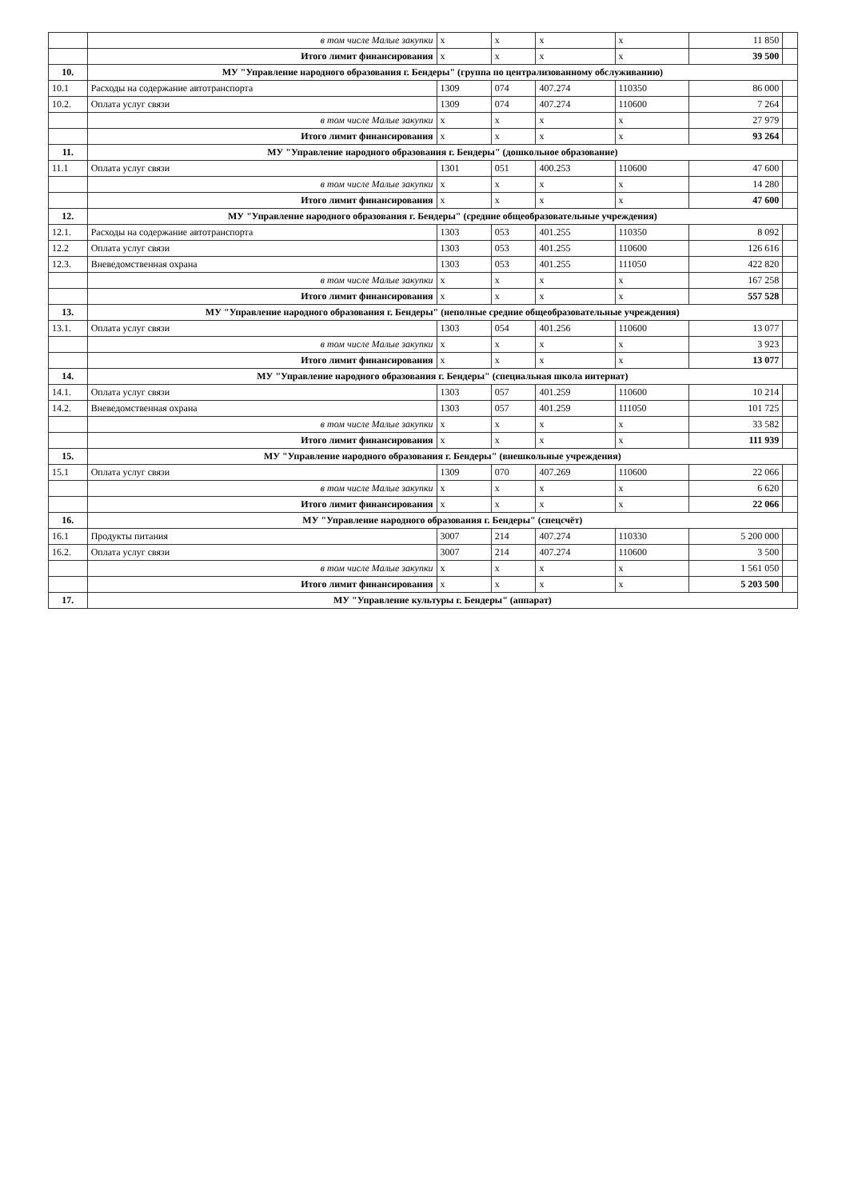| | в том числе Малые закупки | х | х | х | х | 11 850 | |
| | Итого лимит финансирования | х | х | х | х | 39 500 | |
| 10. | МУ "Управление народного образования г. Бендеры" (группа по централизованному обслуживанию) | | | | | | |
| 10.1 | Расходы на содержание автотранспорта | 1309 | 074 | 407.274 | 110350 | 86 000 | |
| 10.2. | Оплата услуг связи | 1309 | 074 | 407.274 | 110600 | 7 264 | |
| | в том числе Малые закупки | х | х | х | х | 27 979 | |
| | Итого лимит финансирования | х | х | х | х | 93 264 | |
| 11. | МУ "Управление народного образования г. Бендеры" (дошкольное образование) | | | | | | |
| 11.1 | Оплата услуг связи | 1301 | 051 | 400.253 | 110600 | 47 600 | |
| | в том числе Малые закупки | х | х | х | х | 14 280 | |
| | Итого лимит финансирования | х | х | х | х | 47 600 | |
| 12. | МУ "Управление народного образования г. Бендеры" (средние общеобразовательные учреждения) | | | | | | |
| 12.1. | Расходы на содержание автотранспорта | 1303 | 053 | 401.255 | 110350 | 8 092 | |
| 12.2 | Оплата услуг связи | 1303 | 053 | 401.255 | 110600 | 126 616 | |
| 12.3. | Вневедомственная охрана | 1303 | 053 | 401.255 | 111050 | 422 820 | |
| | в том числе Малые закупки | х | х | х | х | 167 258 | |
| | Итого лимит финансирования | х | х | х | х | 557 528 | |
| 13. | МУ "Управление народного образования г. Бендеры" (неполные средние общеобразовательные учреждения) | | | | | | |
| 13.1. | Оплата услуг связи | 1303 | 054 | 401.256 | 110600 | 13 077 | |
| | в том числе Малые закупки | х | х | х | х | 3 923 | |
| | Итого лимит финансирования | х | х | х | х | 13 077 | |
| 14. | МУ "Управление народного образования г. Бендеры" (специальная школа интернат) | | | | | | |
| 14.1. | Оплата услуг связи | 1303 | 057 | 401.259 | 110600 | 10 214 | |
| 14.2. | Вневедомственная охрана | 1303 | 057 | 401.259 | 111050 | 101 725 | |
| | в том числе Малые закупки | х | х | х | х | 33 582 | |
| | Итого лимит финансирования | х | х | х | х | 111 939 | |
| 15. | МУ "Управление народного образования г. Бендеры" (внешкольные учреждения) | | | | | | |
| 15.1 | Оплата услуг связи | 1309 | 070 | 407.269 | 110600 | 22 066 | |
| | в том числе Малые закупки | х | х | х | х | 6 620 | |
| | Итого лимит финансирования | х | х | х | х | 22 066 | |
| 16. | МУ "Управление народного образования г. Бендеры" (спецсчёт) | | | | | | |
| 16.1 | Продукты питания | 3007 | 214 | 407.274 | 110330 | 5 200 000 | |
| 16.2. | Оплата услуг связи | 3007 | 214 | 407.274 | 110600 | 3 500 | |
| | в том числе Малые закупки | х | х | х | х | 1 561 050 | |
| | Итого лимит финансирования | х | х | х | х | 5 203 500 | |
| 17. | МУ "Управление культуры г. Бендеры" (аппарат) | | | | | | |